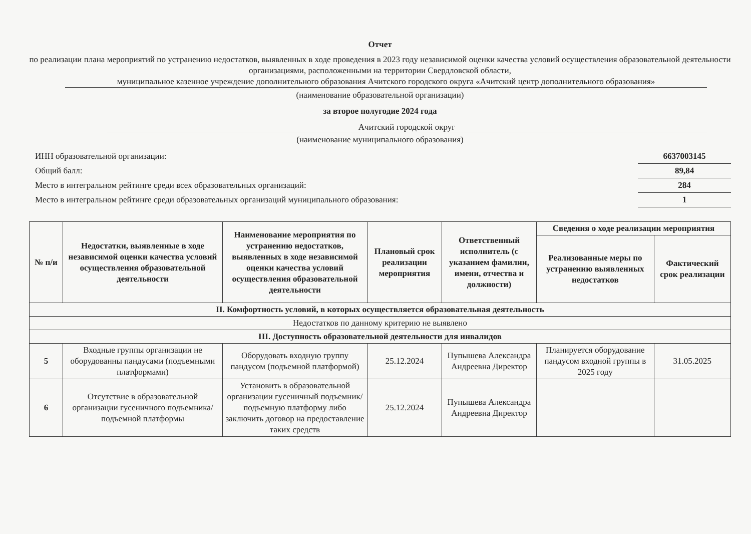Отчет
по реализации плана мероприятий по устранению недостатков, выявленных в ходе проведения в 2023 году независимой оценки качества условий осуществления образовательной деятельности организациями, расположенными на территории Свердловской области,
муниципальное казенное учреждение дополнительного образования Ачитского городского округа «Ачитский центр дополнительного образования»
(наименование образовательной организации)
за второе полугодие 2024 года
Ачитский городской округ
(наименование муниципального образования)
ИНН образовательной организации: 6637003145
Общий балл: 89,84
Место в интегральном рейтинге среди всех образовательных организаций: 284
Место в интегральном рейтинге среди образовательных организаций муниципального образования: 1
| № п/и | Недостатки, выявленные в ходе независимой оценки качества условий осуществления образовательной деятельности | Наименование мероприятия по устранению недостатков, выявленных в ходе независимой оценки качества условий осуществления образовательной деятельности | Плановый срок реализации мероприятия | Ответственный исполнитель (с указанием фамилии, имени, отчества и должности) | Сведения о ходе реализации мероприятия | |
| --- | --- | --- | --- | --- | --- | --- |
| | | | | | Реализованные меры по устранению выявленных недостатков | Фактический срок реализации |
| II. Комфортность условий, в которых осуществляется образовательная деятельность | | | | | | |
| Недостатков по данному критерию не выявлено | | | | | | |
| III. Доступность образовательной деятельности для инвалидов | | | | | | |
| 5 | Входные группы организации не оборудованны пандусами (подъемными платформами) | Оборудовать входную группу пандусом (подъемной платформой) | 25.12.2024 | Пупышева Александра Андреевна Директор | Планируется оборудование пандусом входной группы в 2025 году | 31.05.2025 |
| 6 | Отсутствие в образовательной организации гусеничного подъемника/подъемной платформы | Установить в образовательной организации гусеничный подъемник/подъемную платформу либо заключить договор на предоставление таких средств | 25.12.2024 | Пупышева Александра Андреевна Директор | | |